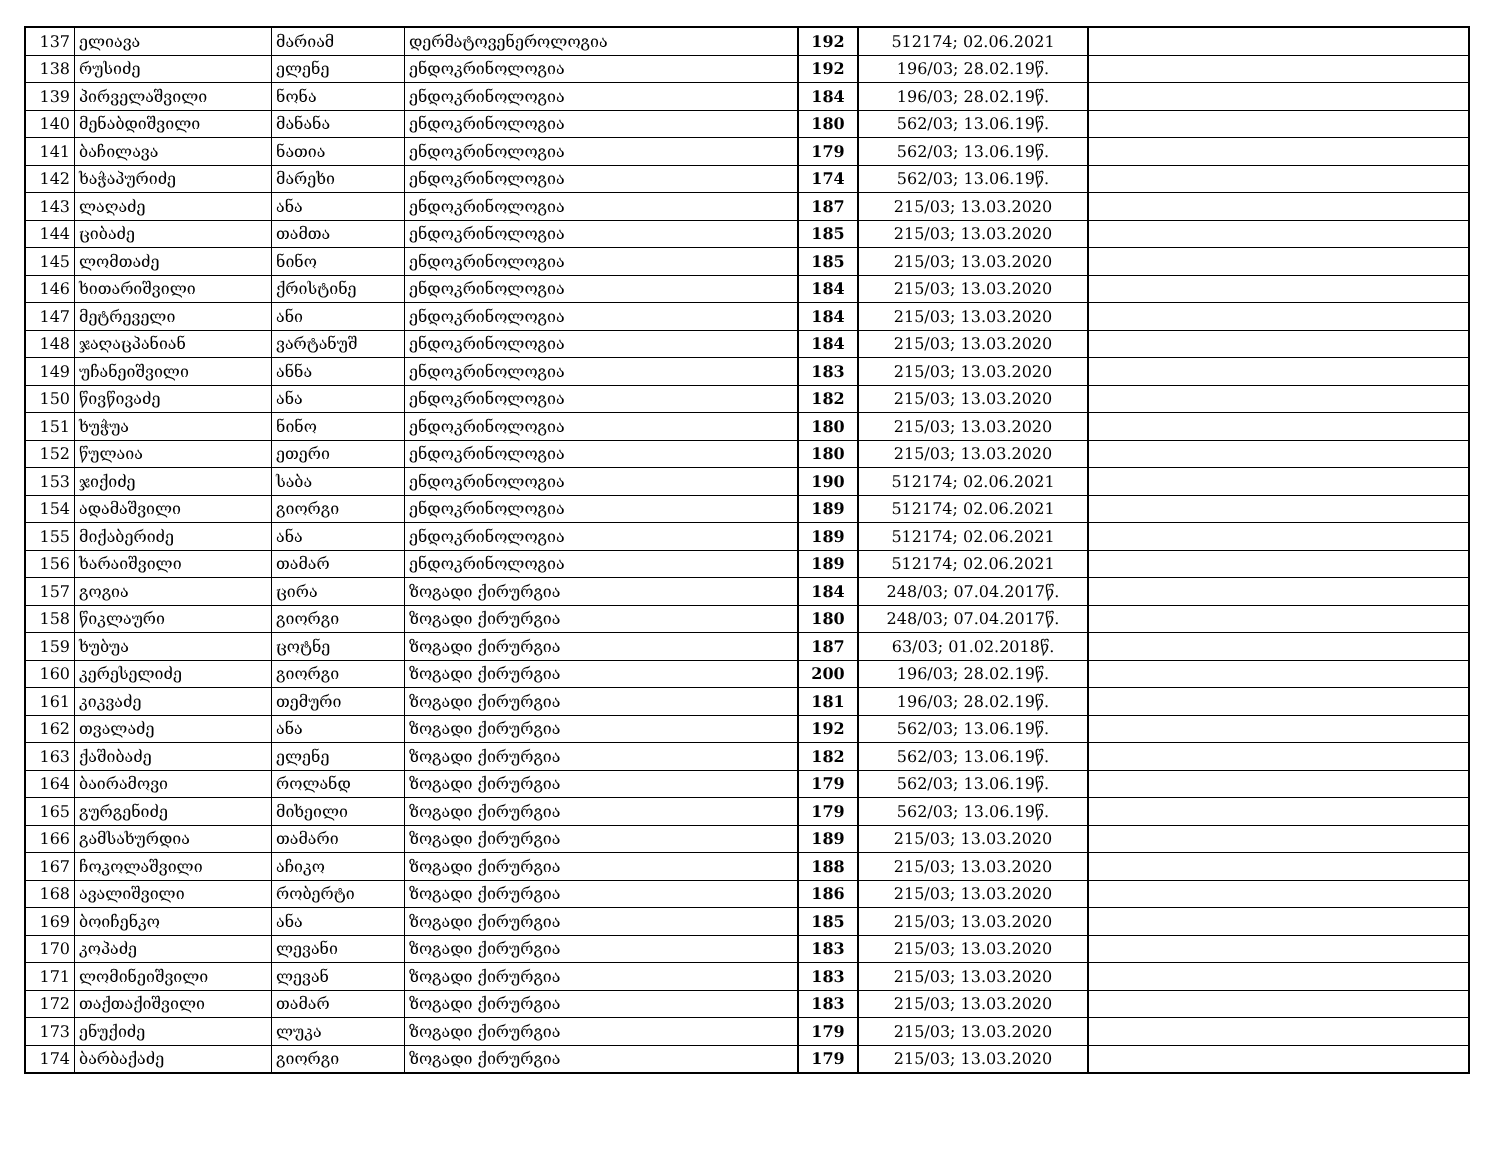| 137 | ელიავა | მარიამ | დერმატოვენეროლოგია | 192 | 512174; 02.06.2021 | |
| 138 | რუსიძე | ელენე | ენდოკრინოლოგია | 192 | 196/03; 28.02.19წ. | |
| 139 | პირველაშვილი | ნონა | ენდოკრინოლოგია | 184 | 196/03; 28.02.19წ. | |
| 140 | მენაბდიშვილი | მანანა | ენდოკრინოლოგია | 180 | 562/03; 13.06.19წ. | |
| 141 | ბაჩილავა | ნათია | ენდოკრინოლოგია | 179 | 562/03; 13.06.19წ. | |
| 142 | ხაჭაპურიძე | მარეხი | ენდოკრინოლოგია | 174 | 562/03; 13.06.19წ. | |
| 143 | ლაღაძე | ანა | ენდოკრინოლოგია | 187 | 215/03; 13.03.2020 | |
| 144 | ციბაძე | თამთა | ენდოკრინოლოგია | 185 | 215/03; 13.03.2020 | |
| 145 | ლომთაძე | ნინო | ენდოკრინოლოგია | 185 | 215/03; 13.03.2020 | |
| 146 | ხითარიშვილი | ქრისტინე | ენდოკრინოლოგია | 184 | 215/03; 13.03.2020 | |
| 147 | მეტრეველი | ანი | ენდოკრინოლოგია | 184 | 215/03; 13.03.2020 | |
| 148 | ჯაღაცპანიან | ვარტანუშ | ენდოკრინოლოგია | 184 | 215/03; 13.03.2020 | |
| 149 | უჩანეიშვილი | ანნა | ენდოკრინოლოგია | 183 | 215/03; 13.03.2020 | |
| 150 | წივწივაძე | ანა | ენდოკრინოლოგია | 182 | 215/03; 13.03.2020 | |
| 151 | ხუჭუა | ნინო | ენდოკრინოლოგია | 180 | 215/03; 13.03.2020 | |
| 152 | წულაია | ეთერი | ენდოკრინოლოგია | 180 | 215/03; 13.03.2020 | |
| 153 | ჯიქიძე | საბა | ენდოკრინოლოგია | 190 | 512174; 02.06.2021 | |
| 154 | ადამაშვილი | გიორგი | ენდოკრინოლოგია | 189 | 512174; 02.06.2021 | |
| 155 | მიქაბერიძე | ანა | ენდოკრინოლოგია | 189 | 512174; 02.06.2021 | |
| 156 | ხარაიშვილი | თამარ | ენდოკრინოლოგია | 189 | 512174; 02.06.2021 | |
| 157 | გოგია | ცირა | ზოგადი ქირურგია | 184 | 248/03; 07.04.2017წ. | |
| 158 | წიკლაური | გიორგი | ზოგადი ქირურგია | 180 | 248/03; 07.04.2017წ. | |
| 159 | ხუბუა | ცოტნე | ზოგადი ქირურგია | 187 | 63/03; 01.02.2018წ. | |
| 160 | კერესელიძე | გიორგი | ზოგადი ქირურგია | 200 | 196/03; 28.02.19წ. | |
| 161 | კიკვაძე | თემური | ზოგადი ქირურგია | 181 | 196/03; 28.02.19წ. | |
| 162 | თვალაძე | ანა | ზოგადი ქირურგია | 192 | 562/03; 13.06.19წ. | |
| 163 | ქაშიბაძე | ელენე | ზოგადი ქირურგია | 182 | 562/03; 13.06.19წ. | |
| 164 | ბაირამოვი | როლანდ | ზოგადი ქირურგია | 179 | 562/03; 13.06.19წ. | |
| 165 | გურგენიძე | მიხეილი | ზოგადი ქირურგია | 179 | 562/03; 13.06.19წ. | |
| 166 | გამსახურდია | თამარი | ზოგადი ქირურგია | 189 | 215/03; 13.03.2020 | |
| 167 | ჩოკოლაშვილი | აჩიკო | ზოგადი ქირურგია | 188 | 215/03; 13.03.2020 | |
| 168 | ავალიშვილი | რობერტი | ზოგადი ქირურგია | 186 | 215/03; 13.03.2020 | |
| 169 | ბოიჩენკო | ანა | ზოგადი ქირურგია | 185 | 215/03; 13.03.2020 | |
| 170 | კოპაძე | ლევანი | ზოგადი ქირურგია | 183 | 215/03; 13.03.2020 | |
| 171 | ლომინეიშვილი | ლევან | ზოგადი ქირურგია | 183 | 215/03; 13.03.2020 | |
| 172 | თაქთაქიშვილი | თამარ | ზოგადი ქირურგია | 183 | 215/03; 13.03.2020 | |
| 173 | ენუქიძე | ლუკა | ზოგადი ქირურგია | 179 | 215/03; 13.03.2020 | |
| 174 | ბარბაქაძე | გიორგი | ზოგადი ქირურგია | 179 | 215/03; 13.03.2020 | |